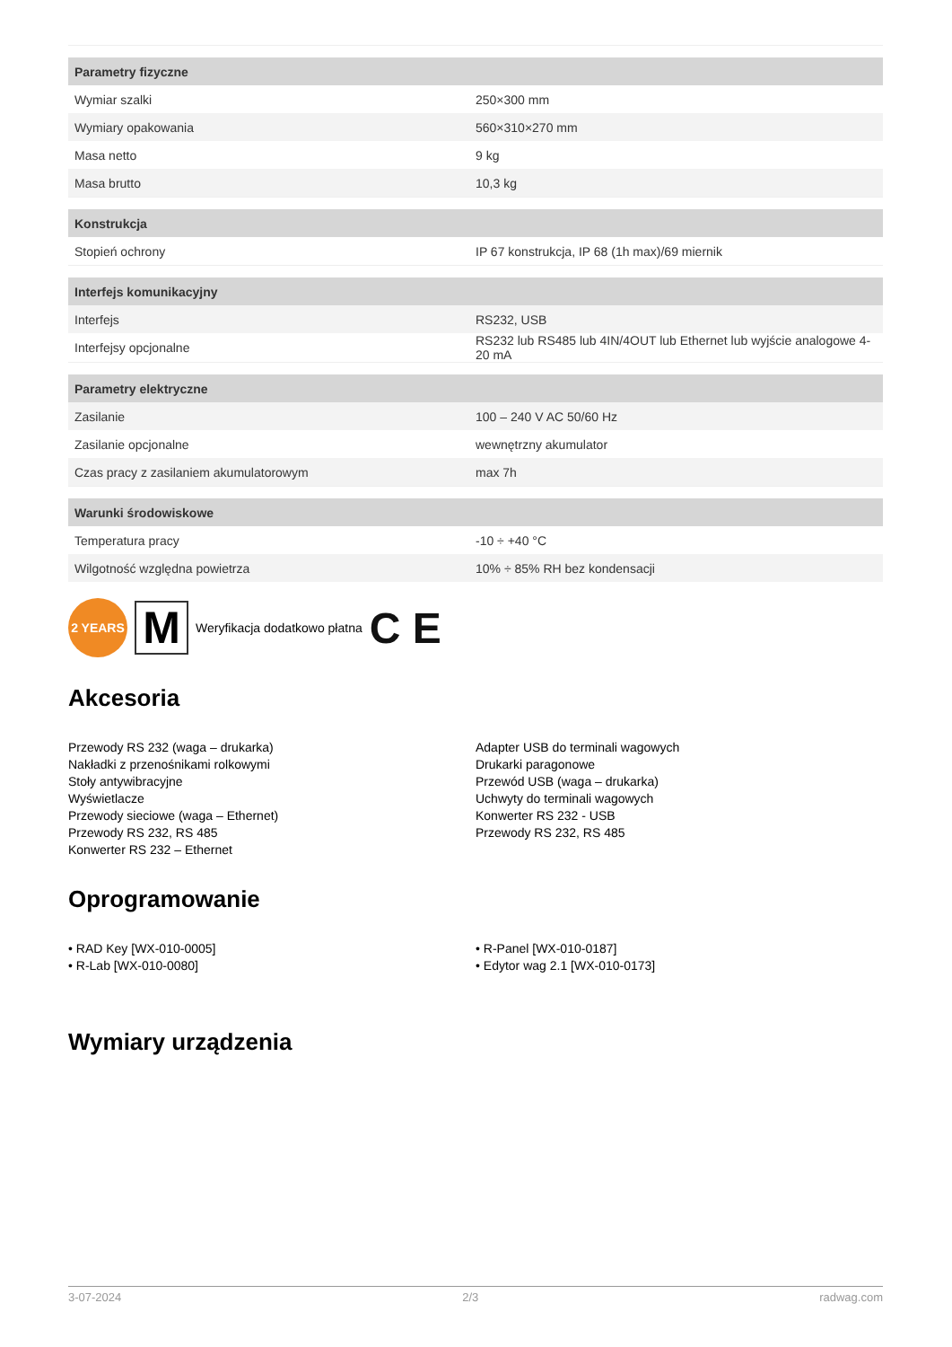| Parametry fizyczne | |
| --- | --- |
| Wymiar szalki | 250×300 mm |
| Wymiary opakowania | 560×310×270 mm |
| Masa netto | 9 kg |
| Masa brutto | 10,3 kg |
| Konstrukcja | |
| Stopień ochrony | IP 67 konstrukcja, IP 68 (1h max)/69 miernik |
| Interfejs komunikacyjny | |
| Interfejs | RS232, USB |
| Interfejsy opcjonalne | RS232 lub RS485 lub 4IN/4OUT lub Ethernet lub wyjście analogowe 4-20 mA |
| Parametry elektryczne | |
| Zasilanie | 100 – 240 V AC 50/60 Hz |
| Zasilanie opcjonalne | wewnętrzny akumulator |
| Czas pracy z zasilaniem akumulatorowym | max 7h |
| Warunki środowiskowe | |
| Temperatura pracy | -10 ÷ +40 °C |
| Wilgotność względna powietrza | 10% ÷ 85% RH bez kondensacji |
2 YEARS
M
Weryfikacja dodatkowo płatna C E
Akcesoria
Przewody RS 232 (waga – drukarka)
Nakładki z przenośnikami rolkowymi
Stoły antywibracyjne
Wyświetlacze
Przewody sieciowe (waga – Ethernet)
Przewody RS 232, RS 485
Konwerter RS 232 – Ethernet
Adapter USB do terminali wagowych
Drukarki paragonowe
Przewód USB (waga – drukarka)
Uchwyty do terminali wagowych
Konwerter RS 232 - USB
Przewody RS 232, RS 485
Oprogramowanie
• RAD Key [WX-010-0005]
• R-Lab [WX-010-0080]
• R-Panel [WX-010-0187]
• Edytor wag 2.1 [WX-010-0173]
Wymiary urządzenia
3-07-2024 2/3 radwag.com